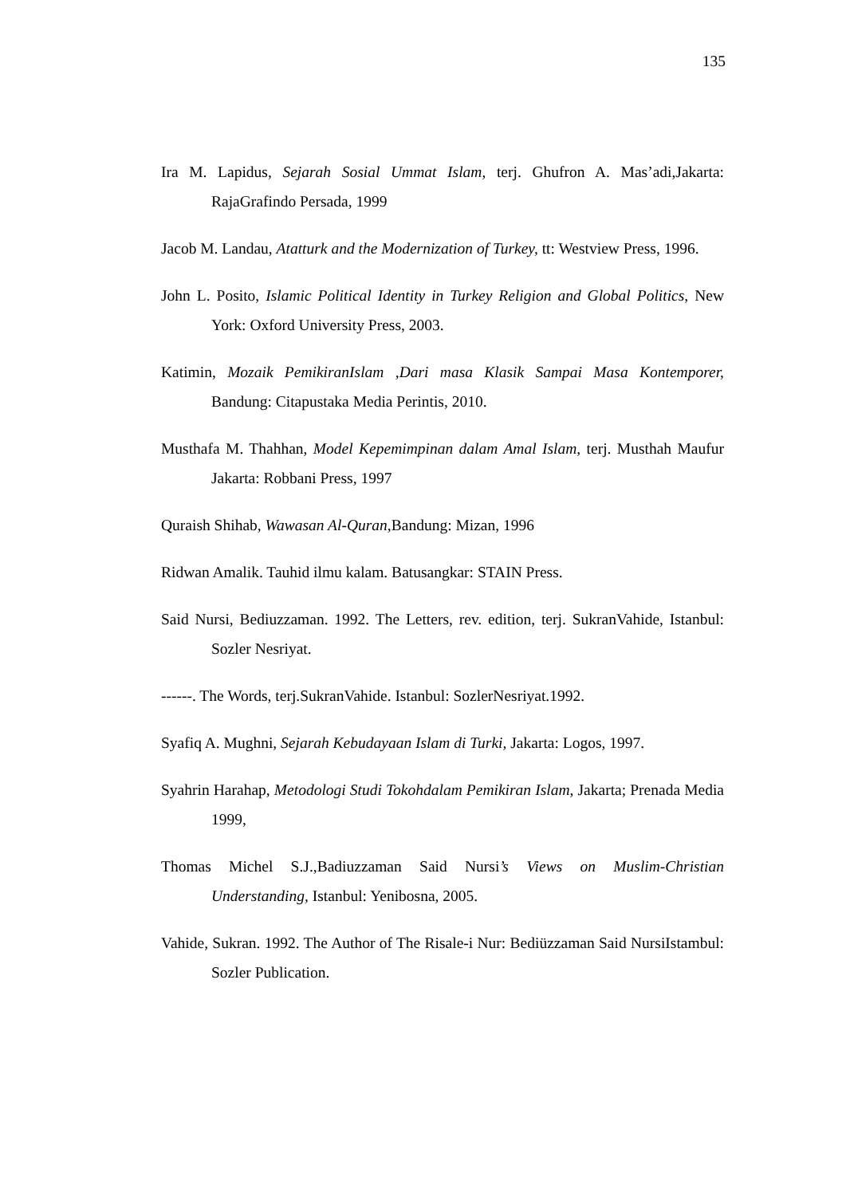135
Ira M. Lapidus, Sejarah Sosial Ummat Islam, terj. Ghufron A. Mas’adi,Jakarta: RajaGrafindo Persada, 1999
Jacob M. Landau, Atatturk and the Modernization of Turkey, tt: Westview Press, 1996.
John L. Posito, Islamic Political Identity in Turkey Religion and Global Politics, New York: Oxford University Press, 2003.
Katimin, Mozaik PemikiranIslam ,Dari masa Klasik Sampai Masa Kontemporer, Bandung: Citapustaka Media Perintis, 2010.
Musthafa M. Thahhan, Model Kepemimpinan dalam Amal Islam, terj. Musthah Maufur Jakarta: Robbani Press, 1997
Quraish Shihab, Wawasan Al-Quran, Bandung: Mizan, 1996
Ridwan Amalik. Tauhid ilmu kalam. Batusangkar: STAIN Press.
Said Nursi, Bediuzzaman. 1992. The Letters, rev. edition, terj. SukranVahide, Istanbul: Sozler Nesriyat.
------. The Words, terj.SukranVahide. Istanbul: SozlerNesriyat.1992.
Syafiq A. Mughni, Sejarah Kebudayaan Islam di Turki, Jakarta: Logos, 1997.
Syahrin Harahap, Metodologi Studi Tokohdalam Pemikiran Islam, Jakarta; Prenada Media 1999,
Thomas Michel S.J.,Badiuzzaman Said Nursi’s Views on Muslim-Christian Understanding, Istanbul: Yenibosna, 2005.
Vahide, Sukran. 1992. The Author of The Risale-i Nur: Bediüzzaman Said NursiIstambul: Sozler Publication.